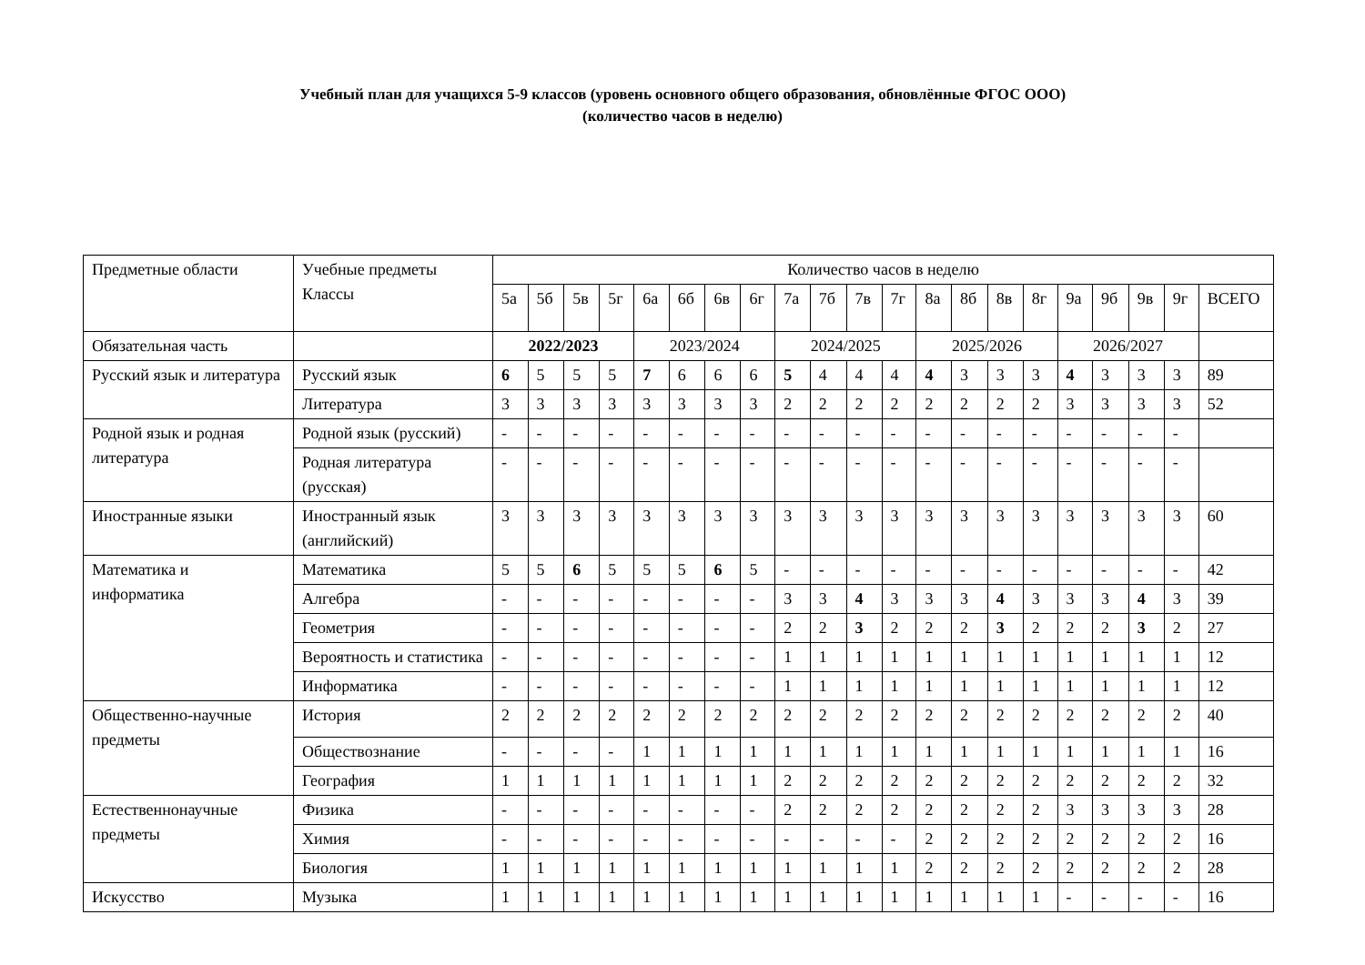Учебный план для учащихся 5-9 классов (уровень основного общего образования, обновлённые ФГОС ООО)
(количество часов в неделю)
| Предметные области | Учебные предметы Классы | Количество часов в неделю | | | | | | | | | | | | | | | | | | | | |
| --- | --- | --- | --- | --- | --- | --- | --- | --- | --- | --- | --- | --- | --- | --- | --- | --- | --- | --- | --- | --- | --- | --- |
| | | 5а | 5б | 5в | 5г | 6а | 6б | 6в | 6г | 7а | 7б | 7в | 7г | 8а | 8б | 8в | 8г | 9а | 9б | 9в | 9г | ВСЕГО |
| Обязательная часть | | 2022/2023 | | | | 2023/2024 | | | | 2024/2025 | | | | 2025/2026 | | | | 2026/2027 | | | | |
| Русский язык и литература | Русский язык | 6 | 5 | 5 | 5 | 7 | 6 | 6 | 6 | 5 | 4 | 4 | 4 | 4 | 3 | 3 | 3 | 4 | 3 | 3 | 3 | 89 |
| | Литература | 3 | 3 | 3 | 3 | 3 | 3 | 3 | 3 | 2 | 2 | 2 | 2 | 2 | 2 | 2 | 2 | 3 | 3 | 3 | 3 | 52 |
| Родной язык и родная литература | Родной язык (русский) | - | - | - | - | - | - | - | - | - | - | - | - | - | - | - | - | - | - | - | - | |
| | Родная литература (русская) | - | - | - | - | - | - | - | - | - | - | - | - | - | - | - | - | - | - | - | - | |
| Иностранные языки | Иностранный язык (английский) | 3 | 3 | 3 | 3 | 3 | 3 | 3 | 3 | 3 | 3 | 3 | 3 | 3 | 3 | 3 | 3 | 3 | 3 | 3 | 3 | 60 |
| Математика и информатика | Математика | 5 | 5 | 6 | 5 | 5 | 5 | 6 | 5 | - | - | - | - | - | - | - | - | - | - | - | - | 42 |
| | Алгебра | - | - | - | - | - | - | - | - | 3 | 3 | 4 | 3 | 3 | 3 | 4 | 3 | 3 | 3 | 4 | 3 | 39 |
| | Геометрия | - | - | - | - | - | - | - | - | 2 | 2 | 3 | 2 | 2 | 2 | 3 | 2 | 2 | 2 | 3 | 2 | 27 |
| | Вероятность и статистика | - | - | - | - | - | - | - | - | 1 | 1 | 1 | 1 | 1 | 1 | 1 | 1 | 1 | 1 | 1 | 1 | 12 |
| | Информатика | - | - | - | - | - | - | - | - | 1 | 1 | 1 | 1 | 1 | 1 | 1 | 1 | 1 | 1 | 1 | 1 | 12 |
| Общественно-научные предметы | История | 2 | 2 | 2 | 2 | 2 | 2 | 2 | 2 | 2 | 2 | 2 | 2 | 2 | 2 | 2 | 2 | 2 | 2 | 2 | 2 | 40 |
| | Обществознание | - | - | - | - | 1 | 1 | 1 | 1 | 1 | 1 | 1 | 1 | 1 | 1 | 1 | 1 | 1 | 1 | 1 | 1 | 16 |
| | География | 1 | 1 | 1 | 1 | 1 | 1 | 1 | 1 | 2 | 2 | 2 | 2 | 2 | 2 | 2 | 2 | 2 | 2 | 2 | 2 | 32 |
| Естественнонаучные предметы | Физика | - | - | - | - | - | - | - | - | 2 | 2 | 2 | 2 | 2 | 2 | 2 | 2 | 3 | 3 | 3 | 3 | 28 |
| | Химия | - | - | - | - | - | - | - | - | - | - | - | - | 2 | 2 | 2 | 2 | 2 | 2 | 2 | 2 | 16 |
| | Биология | 1 | 1 | 1 | 1 | 1 | 1 | 1 | 1 | 1 | 1 | 1 | 1 | 2 | 2 | 2 | 2 | 2 | 2 | 2 | 2 | 28 |
| Искусство | Музыка | 1 | 1 | 1 | 1 | 1 | 1 | 1 | 1 | 1 | 1 | 1 | 1 | 1 | 1 | 1 | 1 | - | - | - | - | 16 |